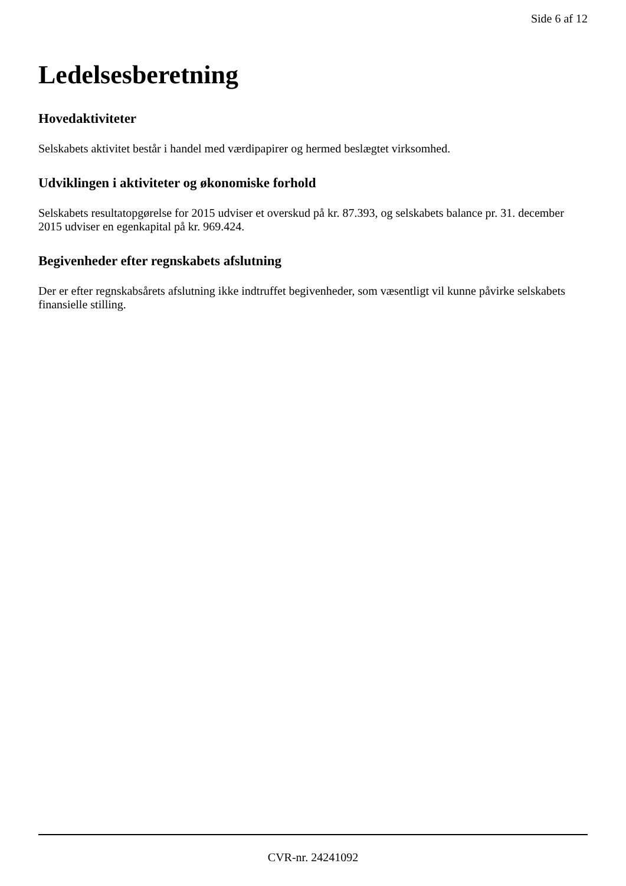Side 6 af 12
Ledelsesberetning
Hovedaktiviteter
Selskabets aktivitet består i handel med værdipapirer og hermed beslægtet virksomhed.
Udviklingen i aktiviteter og økonomiske forhold
Selskabets resultatopgørelse for 2015 udviser et overskud på kr. 87.393, og selskabets balance pr. 31. december 2015 udviser en egenkapital på kr. 969.424.
Begivenheder efter regnskabets afslutning
Der er efter regnskabsårets afslutning ikke indtruffet begivenheder, som væsentligt vil kunne påvirke selskabets finansielle stilling.
CVR-nr. 24241092